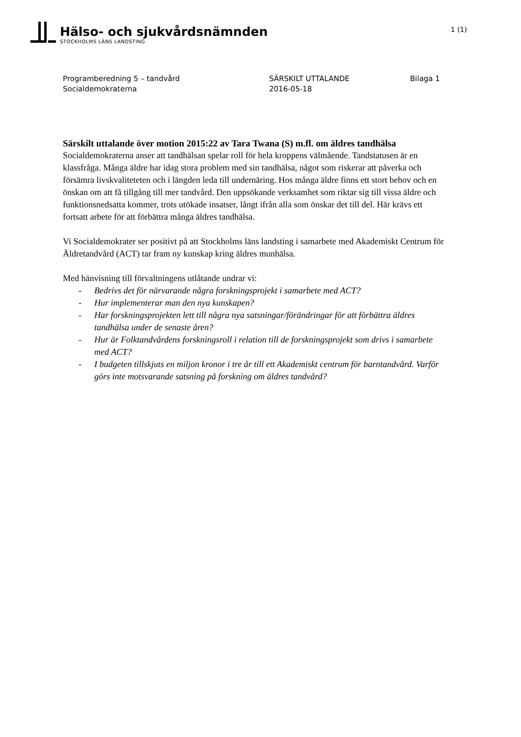Hälso- och sjukvårdsnämnden
STOCKHOLMS LÄNS LANDSTING
1 (1)
Programberedning 5 – tandvård
Socialdemokraterna
SÄRSKILT UTTALANDE
2016-05-18
Bilaga 1
Särskilt uttalande över motion 2015:22 av Tara Twana (S) m.fl. om äldres tandhälsa
Socialdemokraterna anser att tandhälsan spelar roll för hela kroppens välmående. Tandstatusen är en klassfråga. Många äldre har idag stora problem med sin tandhälsa, något som riskerar att påverka och försämra livskvaliteteten och i längden leda till undernäring. Hos många äldre finns ett stort behov och en önskan om att få tillgång till mer tandvård. Den uppsökande verksamhet som riktar sig till vissa äldre och funktionsnedsatta kommer, trots utökade insatser, långt ifrån alla som önskar det till del. Här krävs ett fortsatt arbete för att förbättra många äldres tandhälsa.
Vi Socialdemokrater ser positivt på att Stockholms läns landsting i samarbete med Akademiskt Centrum för Äldretandvård (ACT) tar fram ny kunskap kring äldres munhälsa.
Med hänvisning till förvaltningens utlåtande undrar vi:
- Bedrivs det för närvarande några forskningsprojekt i samarbete med ACT?
- Hur implementerar man den nya kunskapen?
- Har forskningsprojekten lett till några nya satsningar/förändringar för att förbättra äldres tandhälsa under de senaste åren?
- Hur är Folktandvårdens forskningsroll i relation till de forskningsprojekt som drivs i samarbete med ACT?
- I budgeten tillskjuts en miljon kronor i tre år till ett Akademiskt centrum för barntandvård. Varför görs inte motsvarande satsning på forskning om äldres tandvård?